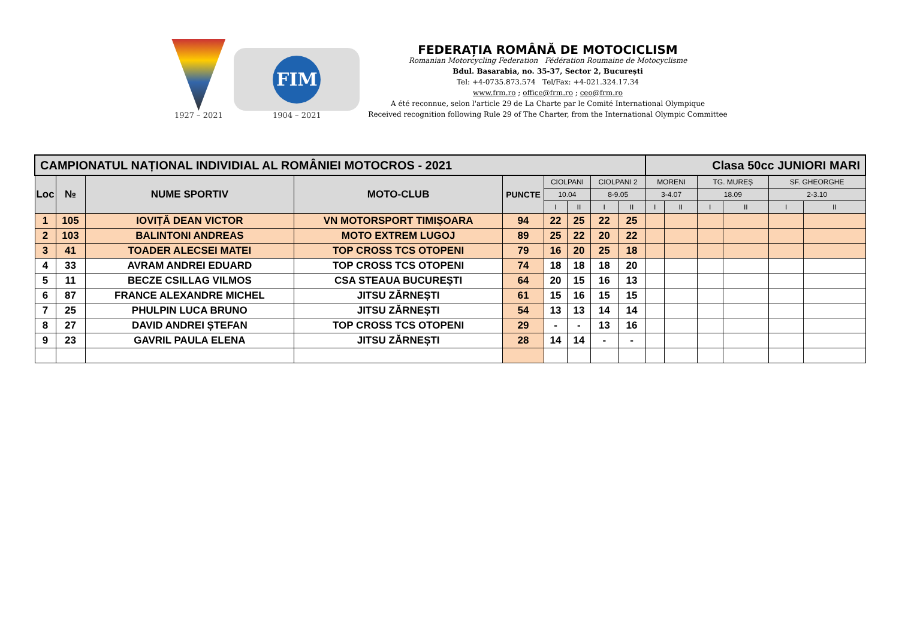1927 – 2021
FIM
1904 – 2021
FEDERAȚIA ROMÂNĂ DE MOTOCICLISM
Romanian Motorcycling Federation Fédération Roumaine de Motocyclisme
Bdul. Basarabia, no. 35-37, Sector 2, București
Tel: +4-0735.873.574 Tel/Fax: +4-021.324.17.34
www.frm.ro ; office@frm.ro ; ceo@frm.ro
A été reconnue, selon l'article 29 de La Charte par le Comité International Olympique
Received recognition following Rule 29 of The Charter, from the International Olympic Committee
| CAMPIONATUL NAȚIONAL INDIVIDIAL AL ROMÂNIEI MOTOCROS - 2021 | | | | | | | | | Clasa 50cc JUNIORI MARI | | | | | |
| --- | --- | --- | --- | --- | --- | --- | --- | --- | --- | --- | --- | --- | --- | --- |
| Loc | № | NUME SPORTIV | MOTO-CLUB | PUNCTE | CIOLPANI | | CIOLPANI 2 | | MORENI | | TG. MUREȘ | | SF. GHEORGHE | |
| | | | | | 10.04 | | 8-9.05 | | 3-4.07 | | 18.09 | | 2-3.10 | |
| | | | | | I | II | I | II | I | II | I | II | I | II |
| 1 | 105 | IOVIȚĂ DEAN VICTOR | VN MOTORSPORT TIMIȘOARA | 94 | 22 | 25 | 22 | 25 | | | | | | |
| 2 | 103 | BALINTONI ANDREAS | MOTO EXTREM LUGOJ | 89 | 25 | 22 | 20 | 22 | | | | | | |
| 3 | 41 | TOADER ALECSEI MATEI | TOP CROSS TCS OTOPENI | 79 | 16 | 20 | 25 | 18 | | | | | | |
| 4 | 33 | AVRAM ANDREI EDUARD | TOP CROSS TCS OTOPENI | 74 | 18 | 18 | 18 | 20 | | | | | | |
| 5 | 11 | BECZE CSILLAG VILMOS | CSA STEAUA BUCUREȘTI | 64 | 20 | 15 | 16 | 13 | | | | | | |
| 6 | 87 | FRANCE ALEXANDRE MICHEL | JITSU ZĂRNEȘTI | 61 | 15 | 16 | 15 | 15 | | | | | | |
| 7 | 25 | PHULPIN LUCA BRUNO | JITSU ZĂRNEȘTI | 54 | 13 | 13 | 14 | 14 | | | | | | |
| 8 | 27 | DAVID ANDREI ȘTEFAN | TOP CROSS TCS OTOPENI | 29 | - | - | 13 | 16 | | | | | | |
| 9 | 23 | GAVRIL PAULA ELENA | JITSU ZĂRNEȘTI | 28 | 14 | 14 | - | - | | | | | | |